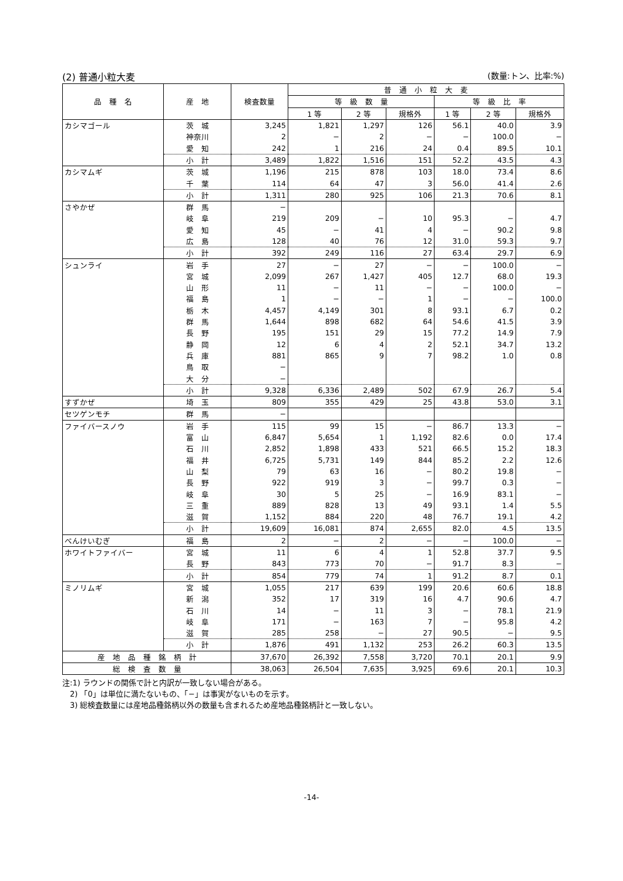(2) 普通小粒大麦 (数量:トン、比率:%)
| 品 種 名 | 産 地 | 検査数量 | 普 通 小 粒 大 麦 | | | | | |
| --- | --- | --- | --- | --- | --- | --- | --- | --- |
| | | | 等 級 数 量 | | | 等 級 比 率 | | |
| | | | 1 等 | 2 等 | 規格外 | 1 等 | 2 等 | 規格外 |
| カシマゴール | 茨 城 | 3,245 | 1,821 | 1,297 | 126 | 56.1 | 40.0 | 3.9 |
| | 神奈川 | 2 | − | 2 | − | − | 100.0 | − |
| | 愛 知 | 242 | 1 | 216 | 24 | 0.4 | 89.5 | 10.1 |
| | 小 計 | 3,489 | 1,822 | 1,516 | 151 | 52.2 | 43.5 | 4.3 |
| カシマムギ | 茨 城 | 1,196 | 215 | 878 | 103 | 18.0 | 73.4 | 8.6 |
| | 千 葉 | 114 | 64 | 47 | 3 | 56.0 | 41.4 | 2.6 |
| | 小 計 | 1,311 | 280 | 925 | 106 | 21.3 | 70.6 | 8.1 |
| さやかぜ | 群 馬 | − | | | | | | |
| | 岐 阜 | 219 | 209 | − | 10 | 95.3 | − | 4.7 |
| | 愛 知 | 45 | − | 41 | 4 | − | 90.2 | 9.8 |
| | 広 島 | 128 | 40 | 76 | 12 | 31.0 | 59.3 | 9.7 |
| | 小 計 | 392 | 249 | 116 | 27 | 63.4 | 29.7 | 6.9 |
| シュンライ | 岩 手 | 27 | − | 27 | − | − | 100.0 | − |
| | 宮 城 | 2,099 | 267 | 1,427 | 405 | 12.7 | 68.0 | 19.3 |
| | 山 形 | 11 | − | 11 | − | − | 100.0 | − |
| | 福 島 | 1 | − | − | 1 | − | − | 100.0 |
| | 栃 木 | 4,457 | 4,149 | 301 | 8 | 93.1 | 6.7 | 0.2 |
| | 群 馬 | 1,644 | 898 | 682 | 64 | 54.6 | 41.5 | 3.9 |
| | 長 野 | 195 | 151 | 29 | 15 | 77.2 | 14.9 | 7.9 |
| | 静 岡 | 12 | 6 | 4 | 2 | 52.1 | 34.7 | 13.2 |
| | 兵 庫 | 881 | 865 | 9 | 7 | 98.2 | 1.0 | 0.8 |
| | 鳥 取 | − | | | | | | |
| | 大 分 | − | | | | | | |
| | 小 計 | 9,328 | 6,336 | 2,489 | 502 | 67.9 | 26.7 | 5.4 |
| すずかぜ | 埼 玉 | 809 | 355 | 429 | 25 | 43.8 | 53.0 | 3.1 |
| セツゲンモチ | 群 馬 | − | | | | | | |
| ファイバースノウ | 岩 手 | 115 | 99 | 15 | − | 86.7 | 13.3 | − |
| | 富 山 | 6,847 | 5,654 | 1 | 1,192 | 82.6 | 0.0 | 17.4 |
| | 石 川 | 2,852 | 1,898 | 433 | 521 | 66.5 | 15.2 | 18.3 |
| | 福 井 | 6,725 | 5,731 | 149 | 844 | 85.2 | 2.2 | 12.6 |
| | 山 梨 | 79 | 63 | 16 | − | 80.2 | 19.8 | − |
| | 長 野 | 922 | 919 | 3 | − | 99.7 | 0.3 | − |
| | 岐 阜 | 30 | 5 | 25 | − | 16.9 | 83.1 | − |
| | 三 重 | 889 | 828 | 13 | 49 | 93.1 | 1.4 | 5.5 |
| | 滋 賀 | 1,152 | 884 | 220 | 48 | 76.7 | 19.1 | 4.2 |
| | 小 計 | 19,609 | 16,081 | 874 | 2,655 | 82.0 | 4.5 | 13.5 |
| べんけいむぎ | 福 島 | 2 | − | 2 | − | − | 100.0 | − |
| ホワイトファイバー | 宮 城 | 11 | 6 | 4 | 1 | 52.8 | 37.7 | 9.5 |
| | 長 野 | 843 | 773 | 70 | − | 91.7 | 8.3 | − |
| | 小 計 | 854 | 779 | 74 | 1 | 91.2 | 8.7 | 0.1 |
| ミノリムギ | 宮 城 | 1,055 | 217 | 639 | 199 | 20.6 | 60.6 | 18.8 |
| | 新 潟 | 352 | 17 | 319 | 16 | 4.7 | 90.6 | 4.7 |
| | 石 川 | 14 | − | 11 | 3 | − | 78.1 | 21.9 |
| | 岐 阜 | 171 | − | 163 | 7 | − | 95.8 | 4.2 |
| | 滋 賀 | 285 | 258 | − | 27 | 90.5 | − | 9.5 |
| | 小 計 | 1,876 | 491 | 1,132 | 253 | 26.2 | 60.3 | 13.5 |
| 産 地 品 種 銘 柄 計 | | 37,670 | 26,392 | 7,558 | 3,720 | 70.1 | 20.1 | 9.9 |
| 総 検 査 数 量 | | 38,063 | 26,504 | 7,635 | 3,925 | 69.6 | 20.1 | 10.3 |
注:1) ラウンドの関係で計と内訳が一致しない場合がある。
　2) 「0」は単位に満たないもの、「−」は事実がないものを示す。
　3) 総検査数量には産地品種銘柄以外の数量も含まれるため産地品種銘柄計と一致しない。
-14-